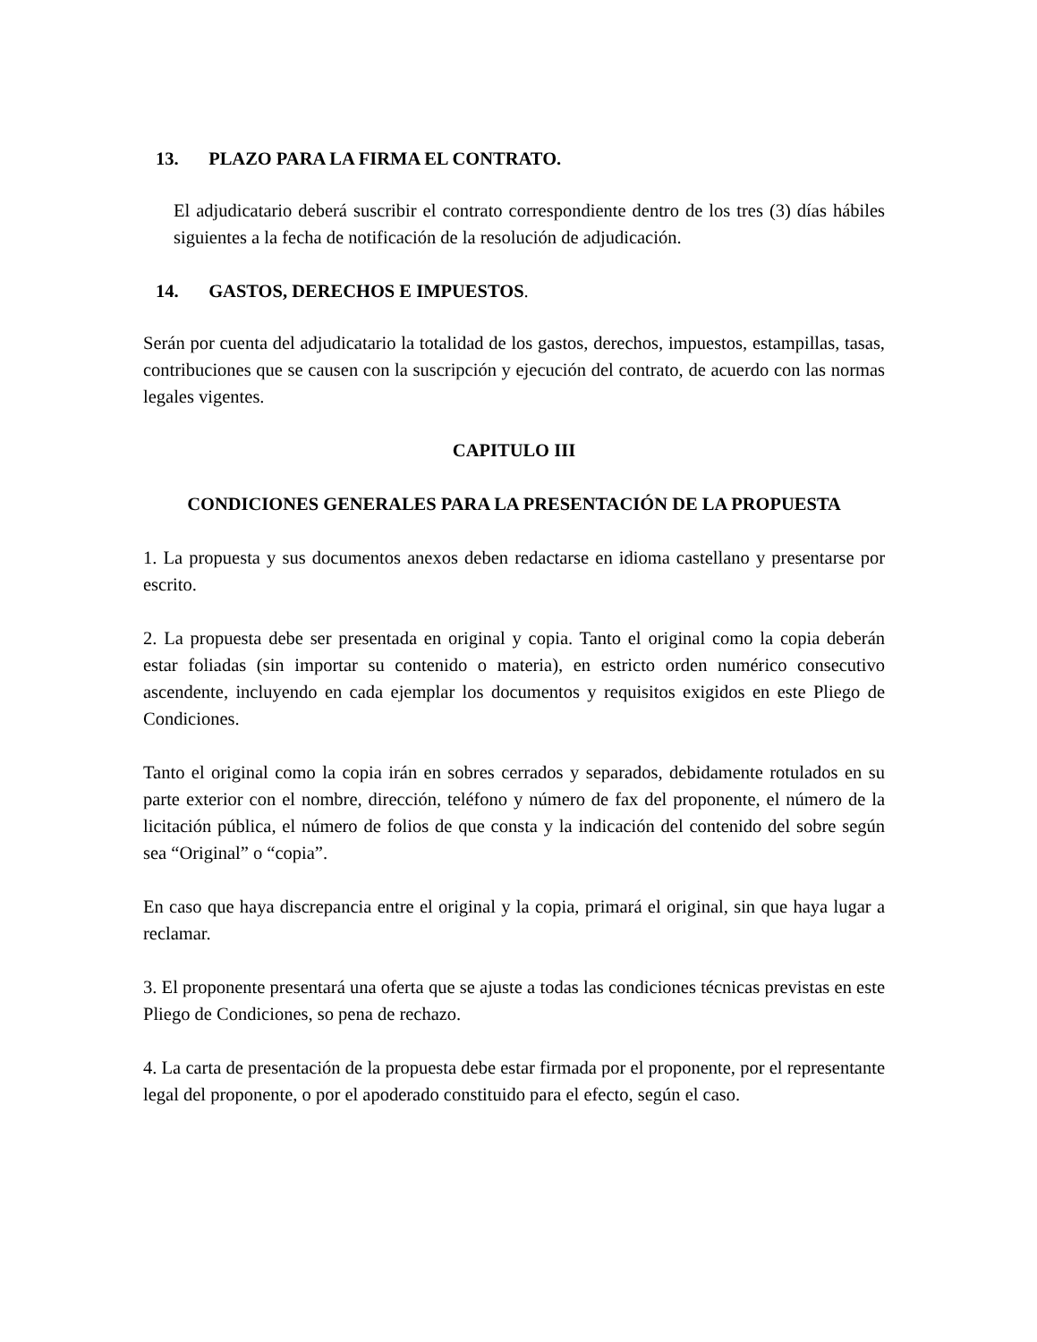13. PLAZO PARA LA FIRMA EL CONTRATO.
El adjudicatario deberá suscribir el contrato correspondiente dentro de los tres (3) días hábiles siguientes a la fecha de notificación de la resolución de adjudicación.
14. GASTOS, DERECHOS E IMPUESTOS.
Serán por cuenta del adjudicatario la totalidad de los gastos, derechos, impuestos, estampillas, tasas, contribuciones que se causen con la suscripción y ejecución del contrato, de acuerdo con las normas legales vigentes.
CAPITULO III
CONDICIONES GENERALES PARA LA PRESENTACIÓN DE LA PROPUESTA
1. La propuesta y sus documentos anexos deben redactarse en idioma castellano y presentarse por escrito.
2. La propuesta debe ser presentada en original y copia. Tanto el original como la copia deberán estar foliadas (sin importar su contenido o materia), en estricto orden numérico consecutivo ascendente, incluyendo en cada ejemplar los documentos y requisitos exigidos en este Pliego de Condiciones.
Tanto el original como la copia irán en sobres cerrados y separados, debidamente rotulados en su parte exterior con el nombre, dirección, teléfono y número de fax del proponente, el número de la licitación pública, el número de folios de que consta y la indicación del contenido del sobre según sea “Original” o “copia”.
En caso que haya discrepancia entre el original y la copia, primará el original, sin que haya lugar a reclamar.
3. El proponente presentará una oferta que se ajuste a todas las condiciones técnicas previstas en este Pliego de Condiciones, so pena de rechazo.
4. La carta de presentación de la propuesta debe estar firmada por el proponente, por el representante legal del proponente, o por el apoderado constituido para el efecto, según el caso.